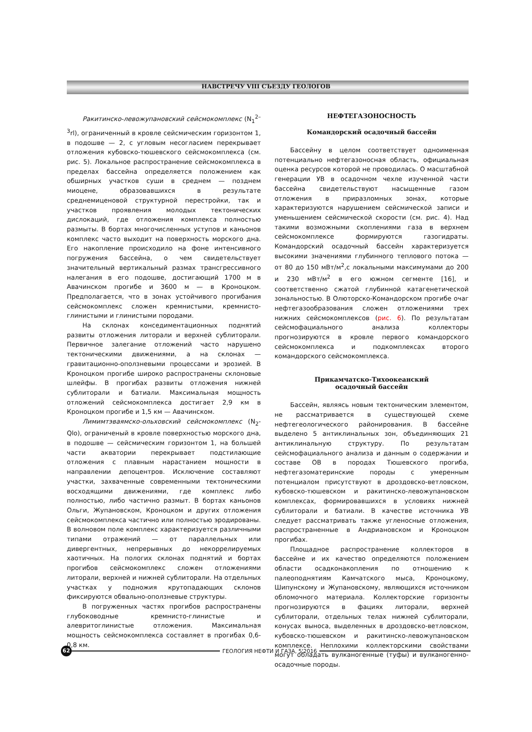НАВСТРЕЧУ VIII СЪЕЗДУ ГЕОЛОГОВ
Ракитинско-левожупановский сейсмокомплекс (N<sub>1</sub><sup>2–3</sup>rl), ограниченный в кровле сейсмическим горизонтом 1, в подошве — 2, с угловым несогласием перекрывает отложения кубовско-тюшевского сейсмокомплекса (см. рис. 5). Локальное распространение сейсмокомплекса в пределах бассейна определяется положением как обширных участков суши в среднем — позднем миоцене, образовавшихся в результате среднемиценовой структурной перестройки, так и участков проявления молодых тектонических дислокаций, где отложения комплекса полностью размыты. В бортах многочисленных уступов и каньонов комплекс часто выходит на поверхность морского дна. Его накопление происходило на фоне интенсивного погружения бассейна, о чем свидетельствует значительный вертикальный размах трансгрессивного налегания в его подошве, достигающий 1700 м в Авачинском прогибе и 3600 м — в Кроноцком. Предполагается, что в зонах устойчивого прогибания сейсмокомплекс сложен кремнистыми, кремнисто-глинистыми и глинистыми породами.
На склонах конседиментационных поднятий развиты отложения литорали и верхней сублиторали. Первичное залегание отложений часто нарушено тектоническими движениями, а на склонах — гравитационно-оползневыми процессами и эрозией. В Кроноцком прогибе широко распространены склоновые шлейфы. В прогибах развиты отложения нижней сублиторали и батиали. Максимальная мощность отложений сейсмокомплекса достигает 2,9 км в Кроноцком прогибе и 1,5 км — Авачинском.
Лимимтэваямско-ольховский сейсмокомплекс (N<sub>2</sub>-Qlo), ограниченый в кровле поверхностью морского дна, в подошве — сейсмическим горизонтом 1, на большей части акватории перекрывает подстилающие отложения с плавным нарастанием мощности в направлении депоцентров. Исключение составляют участки, захваченные современными тектоническими восходящими движениями, где комплекс либо полностью, либо частично размыт. В бортах каньонов Ольги, Жупановском, Кроноцком и других отложения сейсмокомплекса частично или полностью эродированы. В волновом поле комплекс характеризуется различными типами отражений — от параллельных или дивергентных, непрерывных до некоррелируемых хаотичных. На пологих склонах поднятий и бортах прогибов сейсмокомплекс сложен отложениями литорали, верхней и нижней сублиторали. На отдельных участках у подножия крутопадающих склонов фиксируются обвально-оползневые структуры.
В погруженных частях прогибов распространены глубоководные кремнисто-глинистые и алевритоглинистые отложения. Максимальная мощность сейсмокомплекса составляет в прогибах 0,6-0,8 км.
НЕФТЕГАЗОНОСНОСТЬ
Командорский осадочный бассейн
Бассейну в целом соответствует одноименная потенциально нефтегазоносная область, официальная оценка ресурсов которой не проводилась. О масштабной генерации УВ в осадочном чехле изученной части бассейна свидетельствуют насыщенные газом отложения в приразломных зонах, которые характеризуются нарушением сейсмической записи и уменьшением сейсмической скорости (см. рис. 4). Над такими возможными скоплениями газа в верхнем сейсмокомплексе формируются газогидраты. Командорский осадочный бассейн характеризуется высокими значениями глубинного теплового потока — от 80 до 150 мВт/м<sup>2</sup>,с локальными максимумами до 200 и 230 мВт/м<sup>2</sup> в его южном сегменте [16], и соответственно сжатой глубинной катагенетической зональностью. В Олюторско-Командорском прогибе очаг нефтегазообразования сложен отложениями трех нижних сейсмокомплексов (рис. 6). По результатам сейсмофациального анализа коллекторы прогнозируются в кровле первого командорского сейсмокомплекса и подкомплексах второго командорского сейсмокомплекса.
Прикамчатско-Тихоокеанский
осадочный бассейн
Бассейн, являясь новым тектоническим элементом, не рассматривается в существующей схеме нефтегеологического районирования. В бассейне выделено 5 антиклинальных зон, объединяющих 21 антиклинальную структуру. По результатам сейсмофациального анализа и данным о содержании и составе ОВ в породах Тюшевского прогиба, нефтегазоматеринские породы с умеренным потенциалом присутствуют в дроздовско-ветловском, кубовско-тюшевском и ракитинско-левожупановском комплексах, формировавшихся в условиях нижней сублиторали и батиали. В качестве источника УВ следует рассматривать также угленосные отложения, распространенные в Андриановском и Кроноцком прогибах.
Площадное распространение коллекторов в бассейне и их качество определяются положением области осадконакопления по отношению к палеоподнятиям Камчатского мыса, Кроноцкому, Шипунскому и Жупановскому, являющихся источником обломочного материала. Коллекторские горизонты прогнозируются в фациях литорали, верхней сублиторали, отдельных телах нижней сублиторали, конусах выноса, выделенных в дроздовско-ветловском, кубовско-тюшевском и ракитинско-левожупановском комплексе. Неплохими коллекторскими свойствами могут обладать вулканогенные (туфы) и вулканогенно-осадочные породы.
62
ГЕОЛОГИЯ НЕФТИ И ГАЗА, 5'2016